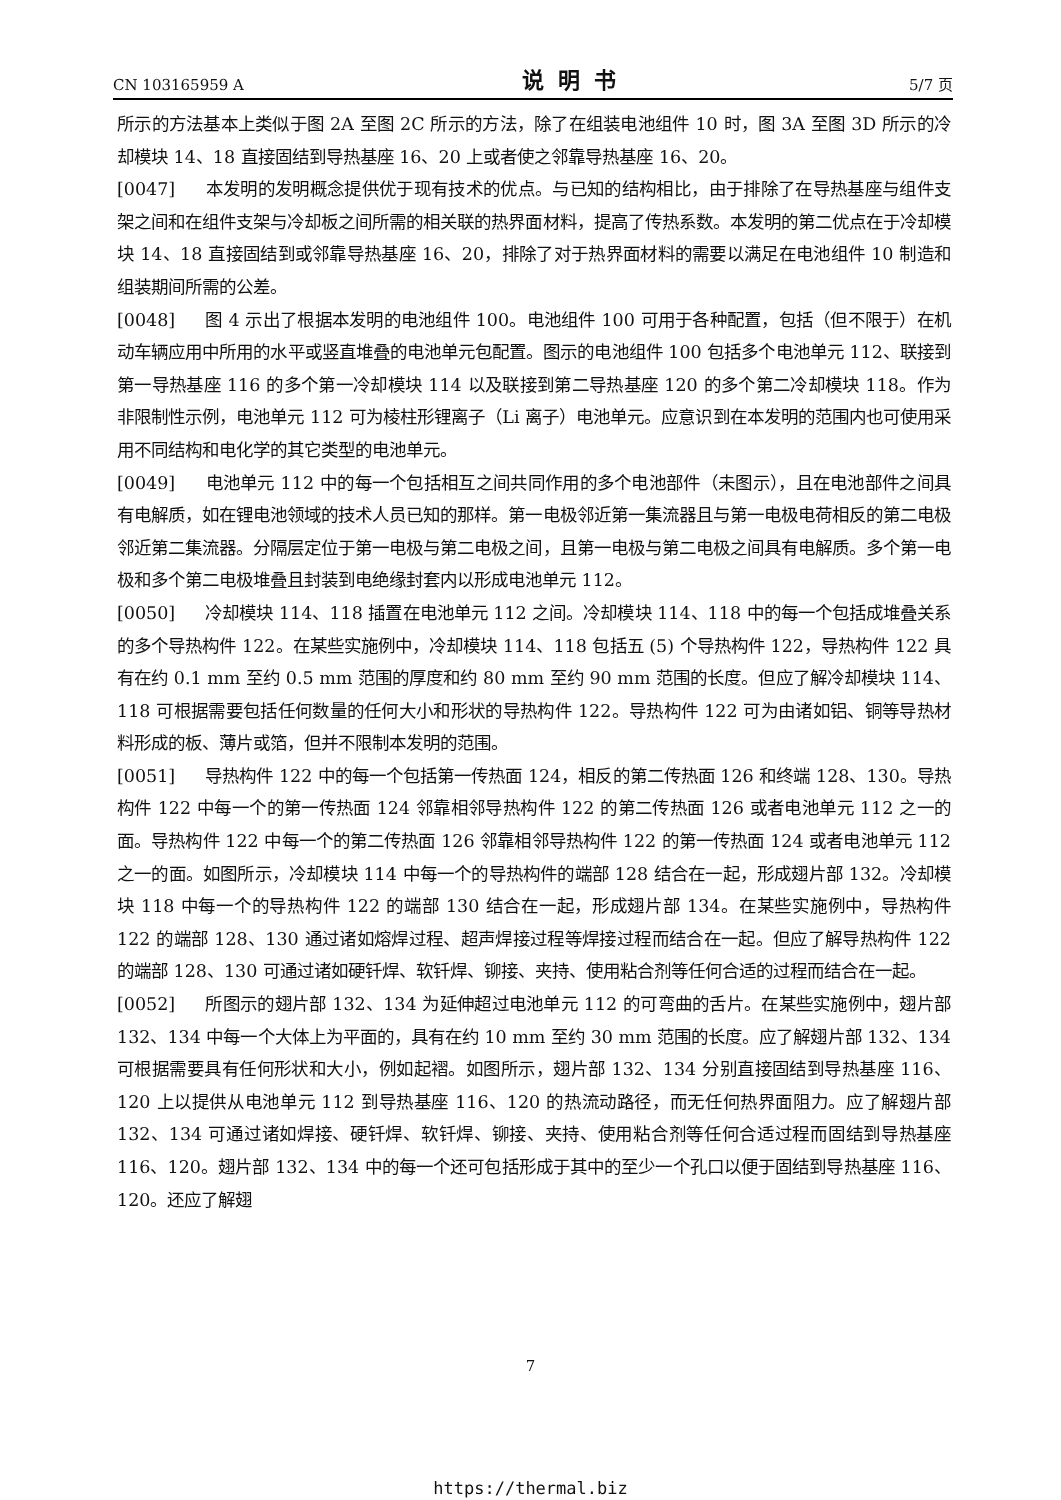CN 103165959 A 说明书 5/7 页
所示的方法基本上类似于图 2A 至图 2C 所示的方法，除了在组装电池组件 10 时，图 3A 至图 3D 所示的冷却模块 14、18 直接固结到导热基座 16、20 上或者使之邻靠导热基座 16、20。
[0047] 本发明的发明概念提供优于现有技术的优点。与已知的结构相比，由于排除了在导热基座与组件支架之间和在组件支架与冷却板之间所需的相关联的热界面材料，提高了传热系数。本发明的第二优点在于冷却模块 14、18 直接固结到或邻靠导热基座 16、20，排除了对于热界面材料的需要以满足在电池组件 10 制造和组装期间所需的公差。
[0048] 图 4 示出了根据本发明的电池组件 100。电池组件 100 可用于各种配置，包括（但不限于）在机动车辆应用中所用的水平或竖直堆叠的电池单元包配置。图示的电池组件 100 包括多个电池单元 112、联接到第一导热基座 116 的多个第一冷却模块 114 以及联接到第二导热基座 120 的多个第二冷却模块 118。作为非限制性示例，电池单元 112 可为棱柱形锂离子（Li 离子）电池单元。应意识到在本发明的范围内也可使用采用不同结构和电化学的其它类型的电池单元。
[0049] 电池单元 112 中的每一个包括相互之间共同作用的多个电池部件（未图示），且在电池部件之间具有电解质，如在锂电池领域的技术人员已知的那样。第一电极邻近第一集流器且与第一电极电荷相反的第二电极邻近第二集流器。分隔层定位于第一电极与第二电极之间，且第一电极与第二电极之间具有电解质。多个第一电极和多个第二电极堆叠且封装到电绝缘封套内以形成电池单元 112。
[0050] 冷却模块 114、118 插置在电池单元 112 之间。冷却模块 114、118 中的每一个包括成堆叠关系的多个导热构件 122。在某些实施例中，冷却模块 114、118 包括五 (5) 个导热构件 122，导热构件 122 具有在约 0.1 mm 至约 0.5 mm 范围的厚度和约 80 mm 至约 90 mm 范围的长度。但应了解冷却模块 114、118 可根据需要包括任何数量的任何大小和形状的导热构件 122。导热构件 122 可为由诸如铝、铜等导热材料形成的板、薄片或箔，但并不限制本发明的范围。
[0051] 导热构件 122 中的每一个包括第一传热面 124，相反的第二传热面 126 和终端 128、130。导热构件 122 中每一个的第一传热面 124 邻靠相邻导热构件 122 的第二传热面 126 或者电池单元 112 之一的面。导热构件 122 中每一个的第二传热面 126 邻靠相邻导热构件 122 的第一传热面 124 或者电池单元 112 之一的面。如图所示，冷却模块 114 中每一个的导热构件的端部 128 结合在一起，形成翅片部 132。冷却模块 118 中每一个的导热构件 122 的端部 130 结合在一起，形成翅片部 134。在某些实施例中，导热构件 122 的端部 128、130 通过诸如熔焊过程、超声焊接过程等焊接过程而结合在一起。但应了解导热构件 122 的端部 128、130 可通过诸如硬钎焊、软钎焊、铆接、夹持、使用粘合剂等任何合适的过程而结合在一起。
[0052] 所图示的翅片部 132、134 为延伸超过电池单元 112 的可弯曲的舌片。在某些实施例中，翅片部 132、134 中每一个大体上为平面的，具有在约 10 mm 至约 30 mm 范围的长度。应了解翅片部 132、134 可根据需要具有任何形状和大小，例如起褶。如图所示，翅片部 132、134 分别直接固结到导热基座 116、120 上以提供从电池单元 112 到导热基座 116、120 的热流动路径，而无任何热界面阻力。应了解翅片部 132、134 可通过诸如焊接、硬钎焊、软钎焊、铆接、夹持、使用粘合剂等任何合适过程而固结到导热基座 116、120。翅片部 132、134 中的每一个还可包括形成于其中的至少一个孔口以便于固结到导热基座 116、120。还应了解翅
7
https://thermal.biz